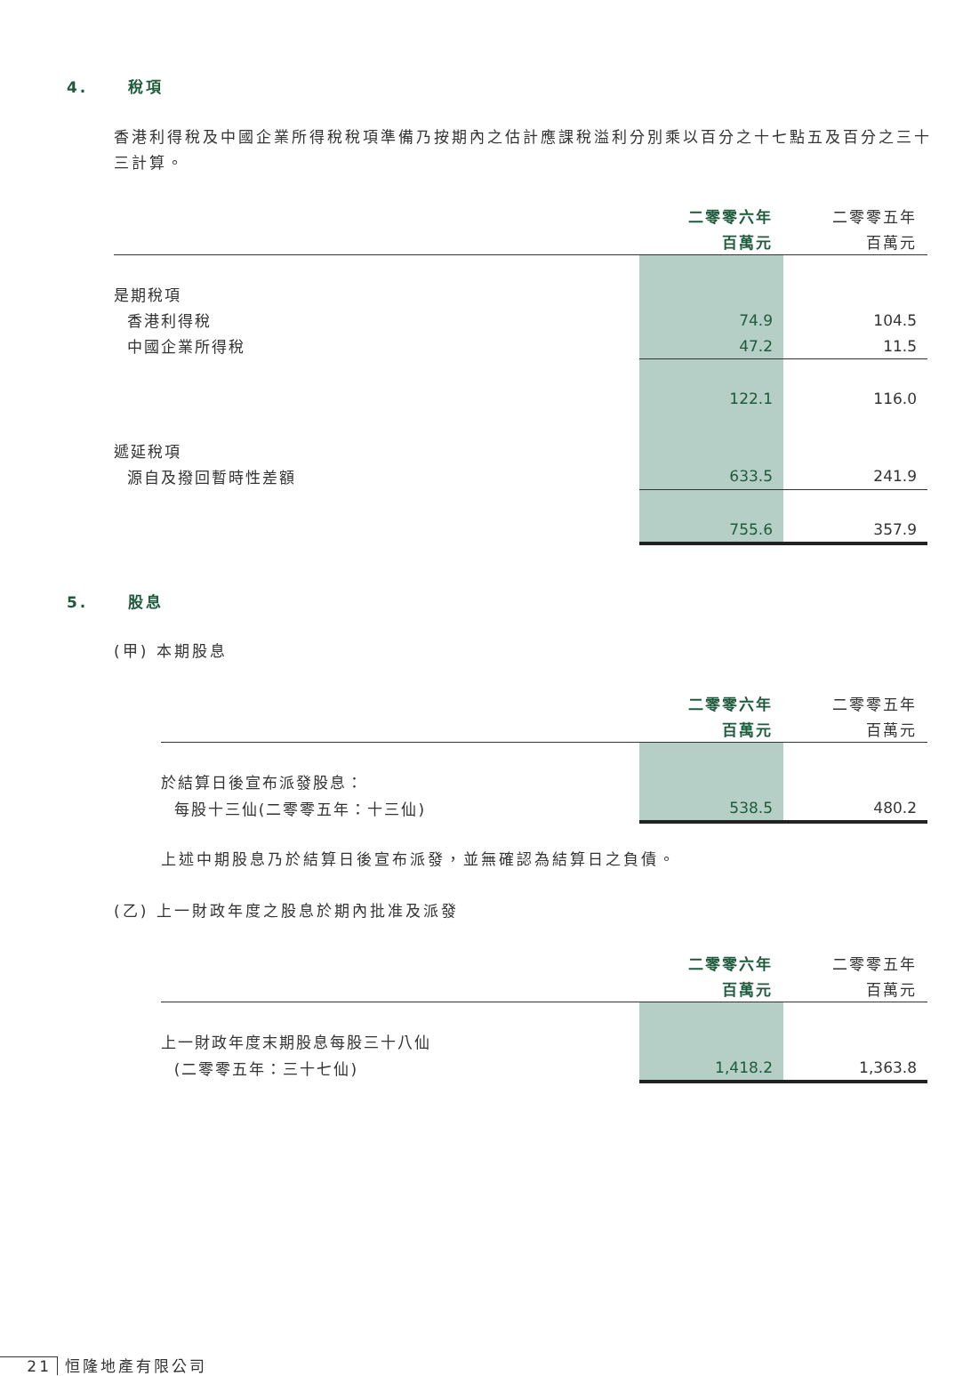4. 稅項
香港利得稅及中國企業所得稅稅項準備乃按期內之估計應課稅溢利分別乘以百分之十七點五及百分之三十三計算。
| | 二零零六年 | 二零零五年 |
| --- | --- | --- |
| | 百萬元 | 百萬元 |
| 是期稅項 | | |
| 香港利得稅 | 74.9 | 104.5 |
| 中國企業所得稅 | 47.2 | 11.5 |
| | 122.1 | 116.0 |
| 遞延稅項 | | |
| 源自及撥回暫時性差額 | 633.5 | 241.9 |
| | 755.6 | 357.9 |
5. 股息
(甲) 本期股息
| | 二零零六年 | 二零零五年 |
| --- | --- | --- |
| | 百萬元 | 百萬元 |
| 於結算日後宣布派發股息： | | |
| 每股十三仙(二零零五年：十三仙) | 538.5 | 480.2 |
上述中期股息乃於結算日後宣布派發，並無確認為結算日之負債。
(乙) 上一財政年度之股息於期內批准及派發
| | 二零零六年 | 二零零五年 |
| --- | --- | --- |
| | 百萬元 | 百萬元 |
| 上一財政年度末期股息每股三十八仙 | | |
| (二零零五年：三十七仙) | 1,418.2 | 1,363.8 |
21 恒隆地產有限公司